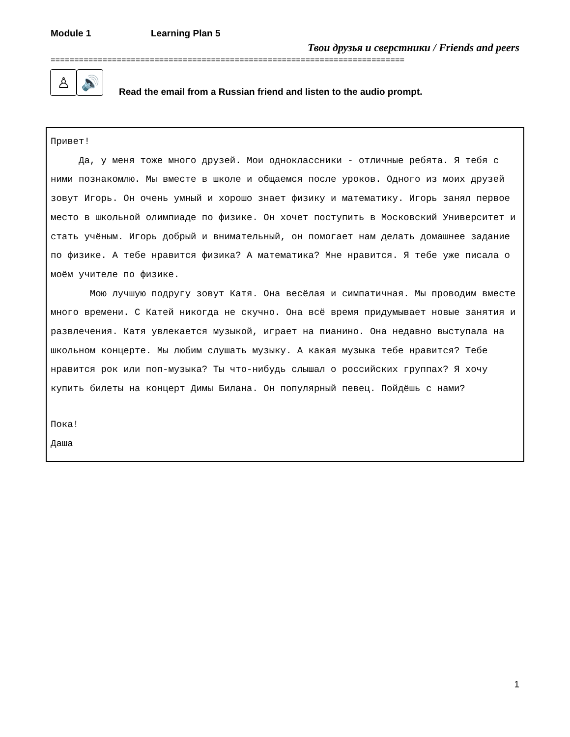Module 1 Learning Plan 5
Твои друзья и сверстники / Friends and peers
===========================================================================
♙ 🔊
Read the email from a Russian friend and listen to the audio prompt.
Привет!
Да, у меня тоже много друзей. Мои одноклассники - отличные ребята. Я тебя с ними познакомлю. Мы вместе в школе и общаемся после уроков. Одного из моих друзей зовут Игорь. Он очень умный и хорошо знает физику и математику. Игорь занял первое место в школьной олимпиаде по физике. Он хочет поступить в Московский Университет и стать учёным. Игорь добрый и внимательный, он помогает нам делать домашнее задание по физике. А тебе нравится физика? А математика? Мне нравится. Я тебе уже писала о моём учителе по физике.
Мою лучшую подругу зовут Катя. Она весёлая и симпатичная. Мы проводим вместе много времени. С Катей никогда не скучно. Она всё время придумывает новые занятия и развлечения. Катя увлекается музыкой, играет на пианино. Она недавно выступала на школьном концерте. Мы любим слушать музыку. А какая музыка тебе нравится? Тебе нравится рок или поп-музыка? Ты что-нибудь слышал о российских группах? Я хочу купить билеты на концерт Димы Билана. Он популярный певец. Пойдёшь с нами?
Пока!
Даша
1